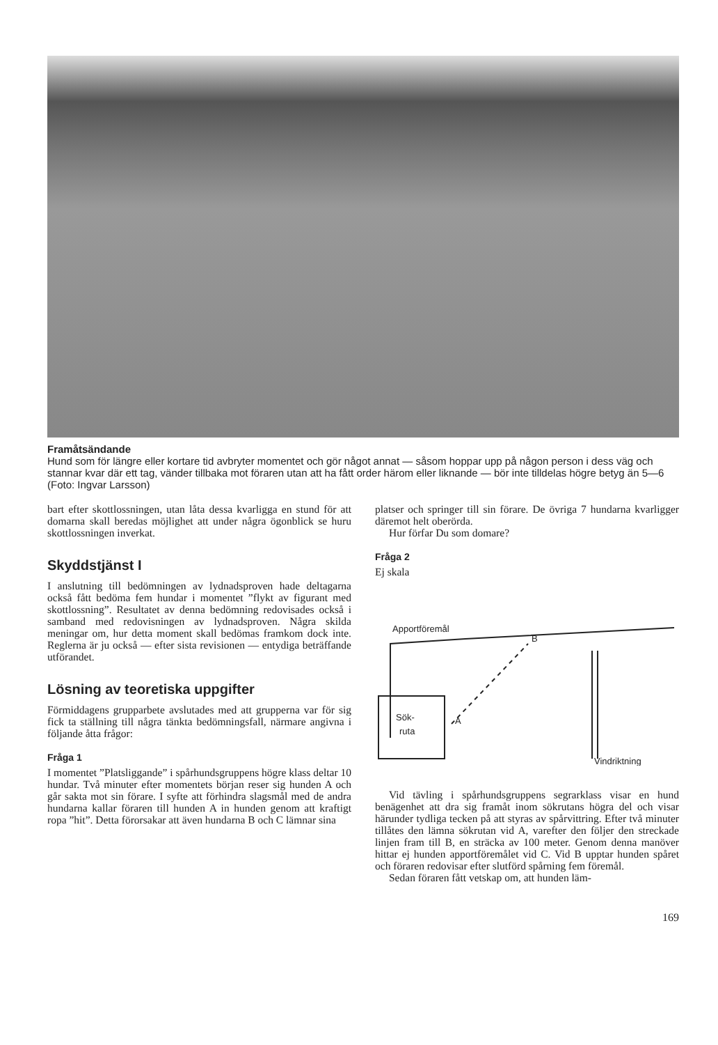Framåtsändande
Hund som för längre eller kortare tid avbryter momentet och gör något annat — såsom hoppar upp på någon person i dess väg och stannar kvar där ett tag, vänder tillbaka mot föraren utan att ha fått order härom eller liknande — bör inte tilldelas högre betyg än 5—6 (Foto: Ingvar Larsson)
bart efter skottlossningen, utan låta dessa kvarligga en stund för att domarna skall beredas möjlighet att under några ögonblick se huru skottlossningen inverkat.
Skyddstjänst I
I anslutning till bedömningen av lydnadsproven hade deltagarna också fått bedöma fem hundar i momentet ”flykt av figurant med skottlossning”. Resultatet av denna bedömning redovisades också i samband med redovisningen av lydnadsproven. Några skilda meningar om, hur detta moment skall bedömas framkom dock inte. Reglerna är ju också — efter sista revisionen — entydiga beträffande utförandet.
Lösning av teoretiska uppgifter
Förmiddagens grupparbete avslutades med att grupperna var för sig fick ta ställning till några tänkta bedömningsfall, närmare angivna i följande åtta frågor:
Fråga 1
I momentet ”Platsliggande” i spårhundsgruppens högre klass deltar 10 hundar. Två minuter efter momentets början reser sig hunden A och går sakta mot sin förare. I syfte att förhindra slagsmål med de andra hundarna kallar föraren till hunden A in hunden genom att kraftigt ropa ”hit”. Detta förorsakar att även hundarna B och C lämnar sina
platser och springer till sin förare. De övriga 7 hundarna kvarligger däremot helt oberörda.
Hur förfar Du som domare?
Fråga 2
Ej skala
Apportföremål
B
A
Sök-
ruta
Vindriktning
Vid tävling i spårhundsgruppens segrarklass visar en hund benägenhet att dra sig framåt inom sökrutans högra del och visar härunder tydliga tecken på att styras av spårvittring. Efter två minuter tillåtes den lämna sökrutan vid A, varefter den följer den streckade linjen fram till B, en sträcka av 100 meter. Genom denna manöver hittar ej hunden apportföremålet vid C. Vid B upptar hunden spåret och föraren redovisar efter slutförd spårning fem föremål.
Sedan föraren fått vetskap om, att hunden läm-
169